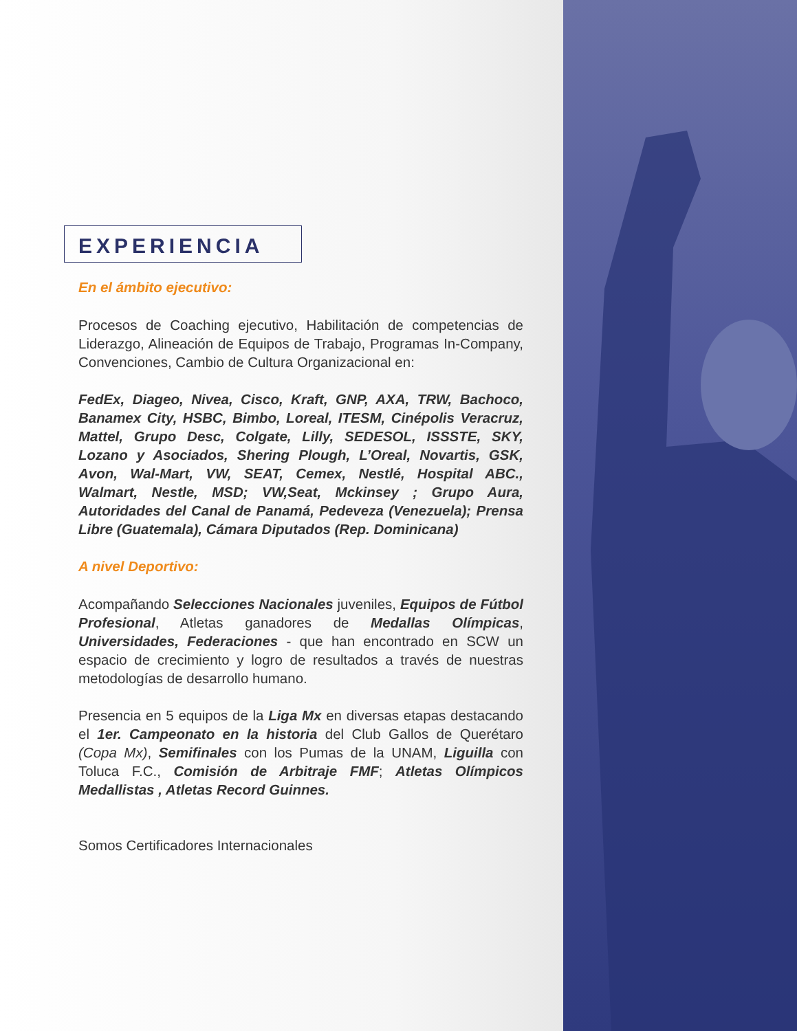EXPERIENCIA
En el ámbito ejecutivo:
Procesos de Coaching ejecutivo, Habilitación de competencias de Liderazgo, Alineación de Equipos de Trabajo, Programas In-Company, Convenciones, Cambio de Cultura Organizacional en:
FedEx, Diageo, Nivea, Cisco, Kraft, GNP, AXA, TRW, Bachoco, Banamex City, HSBC, Bimbo, Loreal, ITESM, Cinépolis Veracruz, Mattel, Grupo Desc, Colgate, Lilly, SEDESOL, ISSSTE, SKY, Lozano y Asociados, Shering Plough, L’Oreal, Novartis, GSK, Avon, Wal-Mart, VW, SEAT, Cemex, Nestlé, Hospital ABC., Walmart, Nestle, MSD; VW,Seat, Mckinsey ; Grupo Aura, Autoridades del Canal de Panamá, Pedeveza (Venezuela); Prensa Libre (Guatemala), Cámara Diputados (Rep. Dominicana)
A nivel Deportivo:
Acompañando Selecciones Nacionales juveniles, Equipos de Fútbol Profesional, Atletas ganadores de Medallas Olímpicas, Universidades, Federaciones - que han encontrado en SCW un espacio de crecimiento y logro de resultados a través de nuestras metodologías de desarrollo humano.
Presencia en 5 equipos de la Liga Mx en diversas etapas destacando el 1er. Campeonato en la historia del Club Gallos de Querétaro (Copa Mx), Semifinales con los Pumas de la UNAM, Liguilla con Toluca F.C., Comisión de Arbitraje FMF; Atletas Olímpicos Medallistas , Atletas Record Guinnes.
Somos Certificadores Internacionales